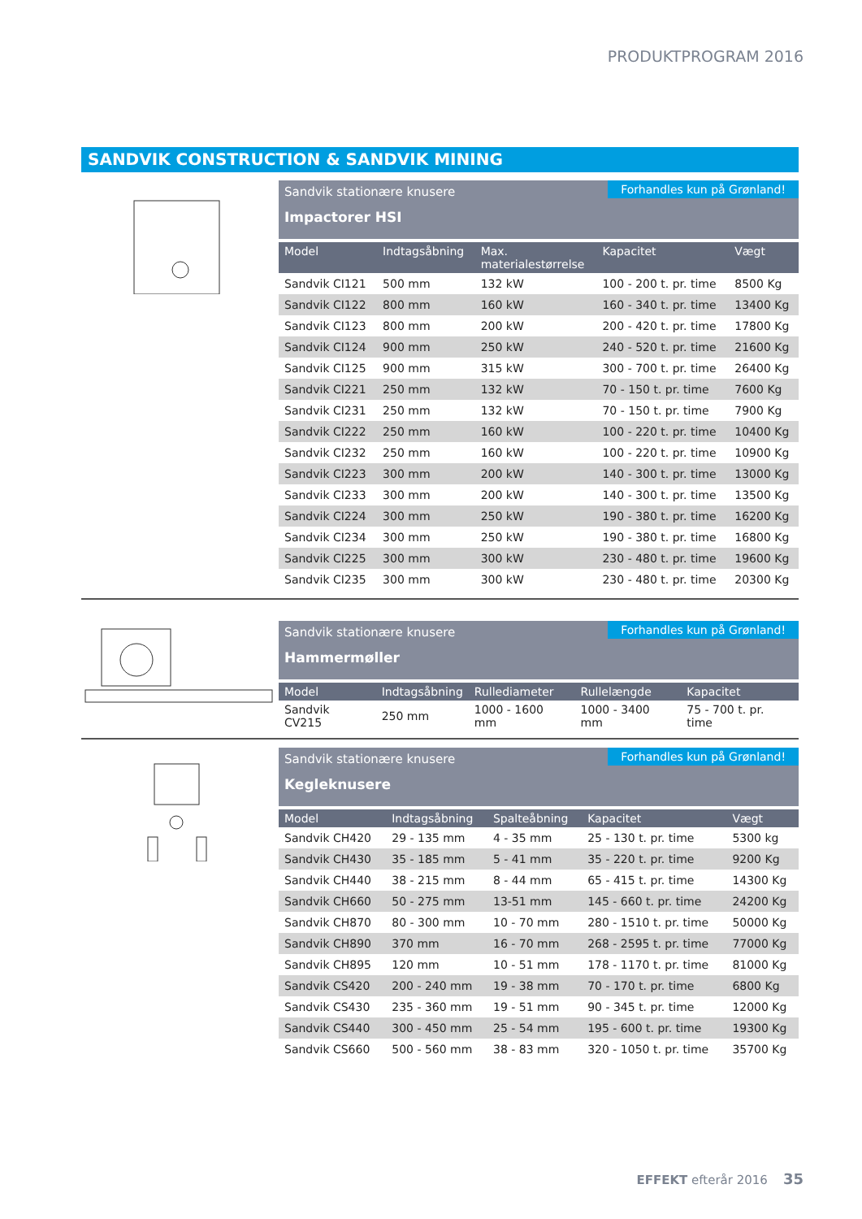PRODUKTPROGRAM 2016
SANDVIK CONSTRUCTION & SANDVIK MINING
Sandvik stationære knusere
Impactorer HSI
Forhandles kun på Grønland!
| Model | Indtagsåbning | Max. materialestørrelse | Kapacitet | Vægt |
| --- | --- | --- | --- | --- |
| Sandvik CI121 | 500 mm | 132 kW | 100 - 200 t. pr. time | 8500 Kg |
| Sandvik CI122 | 800 mm | 160 kW | 160 - 340 t. pr. time | 13400 Kg |
| Sandvik CI123 | 800 mm | 200 kW | 200 - 420 t. pr. time | 17800 Kg |
| Sandvik CI124 | 900 mm | 250 kW | 240 - 520 t. pr. time | 21600 Kg |
| Sandvik CI125 | 900 mm | 315 kW | 300 - 700 t. pr. time | 26400 Kg |
| Sandvik CI221 | 250 mm | 132 kW | 70 - 150 t. pr. time | 7600 Kg |
| Sandvik CI231 | 250 mm | 132 kW | 70 - 150 t. pr. time | 7900 Kg |
| Sandvik CI222 | 250 mm | 160 kW | 100 - 220 t. pr. time | 10400 Kg |
| Sandvik CI232 | 250 mm | 160 kW | 100 - 220 t. pr. time | 10900 Kg |
| Sandvik CI223 | 300 mm | 200 kW | 140 - 300 t. pr. time | 13000 Kg |
| Sandvik CI233 | 300 mm | 200 kW | 140 - 300 t. pr. time | 13500 Kg |
| Sandvik CI224 | 300 mm | 250 kW | 190 - 380 t. pr. time | 16200 Kg |
| Sandvik CI234 | 300 mm | 250 kW | 190 - 380 t. pr. time | 16800 Kg |
| Sandvik CI225 | 300 mm | 300 kW | 230 - 480 t. pr. time | 19600 Kg |
| Sandvik CI235 | 300 mm | 300 kW | 230 - 480 t. pr. time | 20300 Kg |
Sandvik stationære knusere
Hammermøller
Forhandles kun på Grønland!
| Model | Indtagsåbning | Rullediameter | Rullelængde | Kapacitet |
| --- | --- | --- | --- | --- |
| Sandvik CV215 | 250 mm | 1000 - 1600 mm | 1000 - 3400 mm | 75 - 700 t. pr. time |
Sandvik stationære knusere
Kegleknusere
Forhandles kun på Grønland!
| Model | Indtagsåbning | Spalteåbning | Kapacitet | Vægt |
| --- | --- | --- | --- | --- |
| Sandvik CH420 | 29 - 135 mm | 4 - 35 mm | 25 - 130 t. pr. time | 5300 kg |
| Sandvik CH430 | 35 - 185 mm | 5 - 41 mm | 35 - 220 t. pr. time | 9200 Kg |
| Sandvik CH440 | 38 - 215 mm | 8 - 44 mm | 65 - 415 t. pr. time | 14300 Kg |
| Sandvik CH660 | 50 - 275 mm | 13-51 mm | 145 - 660 t. pr. time | 24200 Kg |
| Sandvik CH870 | 80 - 300 mm | 10 - 70 mm | 280 - 1510 t. pr. time | 50000 Kg |
| Sandvik CH890 | 370 mm | 16 - 70 mm | 268 - 2595 t. pr. time | 77000 Kg |
| Sandvik CH895 | 120 mm | 10 - 51 mm | 178 - 1170 t. pr. time | 81000 Kg |
| Sandvik CS420 | 200 - 240 mm | 19 - 38 mm | 70 - 170 t. pr. time | 6800 Kg |
| Sandvik CS430 | 235 - 360 mm | 19 - 51 mm | 90 - 345 t. pr. time | 12000 Kg |
| Sandvik CS440 | 300 - 450 mm | 25 - 54 mm | 195 - 600 t. pr. time | 19300 Kg |
| Sandvik CS660 | 500 - 560 mm | 38 - 83 mm | 320 - 1050 t. pr. time | 35700 Kg |
EFFEKT efterår 2016 35